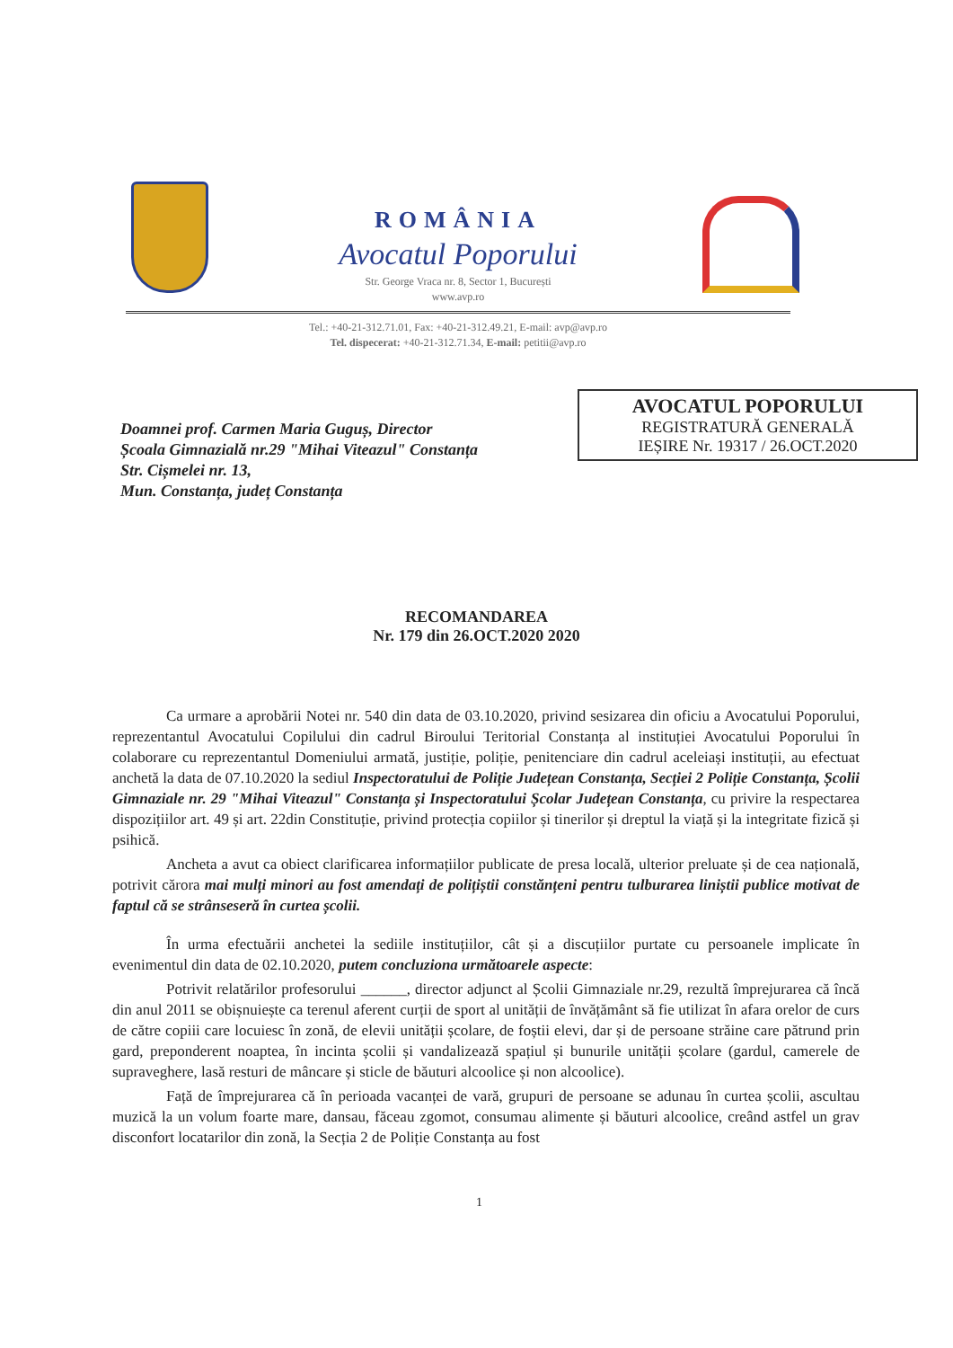ROMÂNIA
Avocatul Poporului
Str. George Vraca nr. 8, Sector 1, București
www.avp.ro
Tel.: +40-21-312.71.01, Fax: +40-21-312.49.21, E-mail: avp@avp.ro
Tel. dispecerat: +40-21-312.71.34, E-mail: petitii@avp.ro
AVOCATUL POPORULUI
REGISTRATURĂ GENERALĂ
IEȘIRE Nr. 19317 / 26.OCT.2020
Doamnei prof. Carmen Maria Guguș, Director
Școala Gimnazială nr.29 "Mihai Viteazul" Constanța
Str. Cișmelei nr. 13,
Mun. Constanța, județ Constanța
RECOMANDAREA
Nr. 179 din 26.OCT.2020 2020
Ca urmare a aprobării Notei nr. 540 din data de 03.10.2020, privind sesizarea din oficiu a Avocatului Poporului, reprezentantul Avocatului Copilului din cadrul Biroului Teritorial Constanța al instituției Avocatului Poporului în colaborare cu reprezentantul Domeniului armată, justiție, poliție, penitenciare din cadrul aceleiași instituții, au efectuat anchetă la data de 07.10.2020 la sediul Inspectoratului de Poliție Județean Constanța, Secției 2 Poliție Constanța, Școlii Gimnaziale nr. 29 "Mihai Viteazul" Constanța și Inspectoratului Școlar Județean Constanța, cu privire la respectarea dispozițiilor art. 49 și art. 22din Constituție, privind protecția copiilor și tinerilor și dreptul la viață și la integritate fizică și psihică.
Ancheta a avut ca obiect clarificarea informațiilor publicate de presa locală, ulterior preluate și de cea națională, potrivit cărora mai mulți minori au fost amendați de polițiștii constănțeni pentru tulburarea liniștii publice motivat de faptul că se strânseseră în curtea școlii.
În urma efectuării anchetei la sediile instituțiilor, cât și a discuțiilor purtate cu persoanele implicate în evenimentul din data de 02.10.2020, putem concluziona următoarele aspecte:
Potrivit relatărilor profesorului ______, director adjunct al Școlii Gimnaziale nr.29, rezultă împrejurarea că încă din anul 2011 se obișnuiește ca terenul aferent curții de sport al unității de învățământ să fie utilizat în afara orelor de curs de către copiii care locuiesc în zonă, de elevii unității școlare, de foștii elevi, dar și de persoane străine care pătrund prin gard, preponderent noaptea, în incinta școlii și vandalizează spațiul și bunurile unității școlare (gardul, camerele de supraveghere, lasă resturi de mâncare și sticle de băuturi alcoolice și non alcoolice).
Față de împrejurarea că în perioada vacanței de vară, grupuri de persoane se adunau în curtea școlii, ascultau muzică la un volum foarte mare, dansau, făceau zgomot, consumau alimente și băuturi alcoolice, creând astfel un grav disconfort locatarilor din zonă, la Secția 2 de Poliție Constanța au fost
1